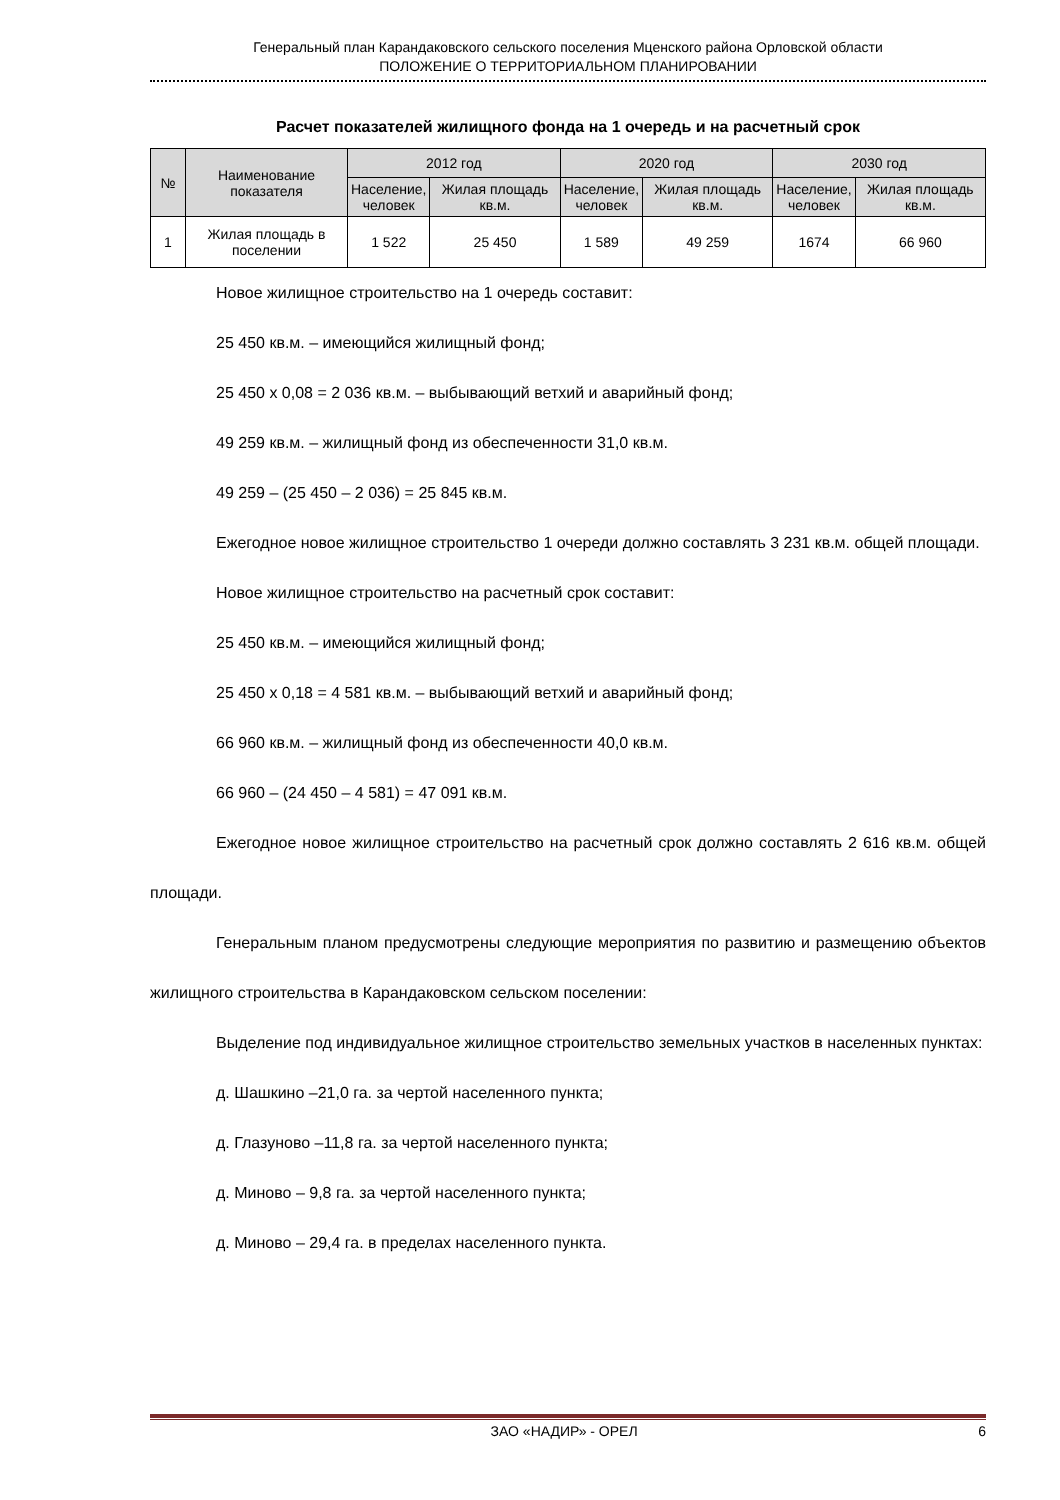Генеральный план Карандаковского сельского поселения Мценского района Орловской области
ПОЛОЖЕНИЕ О ТЕРРИТОРИАЛЬНОМ ПЛАНИРОВАНИИ
Расчет показателей жилищного фонда на 1 очередь и на расчетный срок
| № | Наименование показателя | 2012 год | | 2020 год | | 2030 год | |
| --- | --- | --- | --- | --- | --- | --- | --- |
| | | Население, человек | Жилая площадь кв.м. | Население, человек | Жилая площадь кв.м. | Население, человек | Жилая площадь кв.м. |
| 1 | Жилая площадь в поселении | 1 522 | 25 450 | 1 589 | 49 259 | 1674 | 66 960 |
Новое жилищное строительство на 1 очередь составит:
25 450 кв.м. – имеющийся жилищный фонд;
25 450 х 0,08 = 2 036 кв.м. – выбывающий ветхий и аварийный фонд;
49 259 кв.м. – жилищный фонд из обеспеченности 31,0 кв.м.
49 259 – (25 450 – 2 036) = 25 845 кв.м.
Ежегодное новое жилищное строительство 1 очереди должно составлять 3 231 кв.м. общей площади.
Новое жилищное строительство на расчетный срок составит:
25 450 кв.м. – имеющийся жилищный фонд;
25 450 х 0,18 = 4 581 кв.м. – выбывающий ветхий и аварийный фонд;
66 960 кв.м. – жилищный фонд из обеспеченности 40,0 кв.м.
66 960 – (24 450 – 4 581) = 47 091 кв.м.
Ежегодное новое жилищное строительство на расчетный срок должно составлять 2 616 кв.м. общей площади.
Генеральным планом предусмотрены следующие мероприятия по развитию и размещению объектов жилищного строительства в Карандаковском сельском поселении:
Выделение под индивидуальное жилищное строительство земельных участков в населенных пунктах:
д. Шашкино –21,0 га. за чертой населенного пункта;
д. Глазуново –11,8 га. за чертой населенного пункта;
д. Миново – 9,8 га. за чертой населенного пункта;
д. Миново – 29,4 га. в пределах населенного пункта.
ЗАО «НАДИР» - ОРЕЛ 6